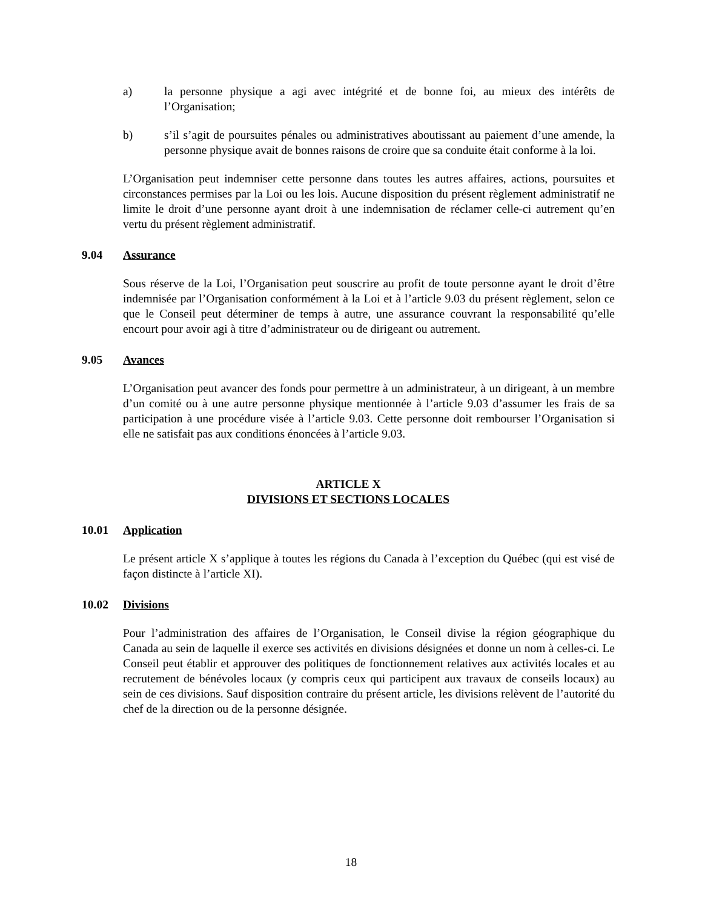a) la personne physique a agi avec intégrité et de bonne foi, au mieux des intérêts de l’Organisation;
b) s’il s’agit de poursuites pénales ou administratives aboutissant au paiement d’une amende, la personne physique avait de bonnes raisons de croire que sa conduite était conforme à la loi.
L’Organisation peut indemniser cette personne dans toutes les autres affaires, actions, poursuites et circonstances permises par la Loi ou les lois. Aucune disposition du présent règlement administratif ne limite le droit d’une personne ayant droit à une indemnisation de réclamer celle-ci autrement qu’en vertu du présent règlement administratif.
9.04 Assurance
Sous réserve de la Loi, l’Organisation peut souscrire au profit de toute personne ayant le droit d’être indemnisée par l’Organisation conformément à la Loi et à l’article 9.03 du présent règlement, selon ce que le Conseil peut déterminer de temps à autre, une assurance couvrant la responsabilité qu’elle encourt pour avoir agi à titre d’administrateur ou de dirigeant ou autrement.
9.05 Avances
L’Organisation peut avancer des fonds pour permettre à un administrateur, à un dirigeant, à un membre d’un comité ou à une autre personne physique mentionnée à l’article 9.03 d’assumer les frais de sa participation à une procédure visée à l’article 9.03. Cette personne doit rembourser l’Organisation si elle ne satisfait pas aux conditions énoncées à l’article 9.03.
ARTICLE X
DIVISIONS ET SECTIONS LOCALES
10.01 Application
Le présent article X s’applique à toutes les régions du Canada à l’exception du Québec (qui est visé de façon distincte à l’article XI).
10.02 Divisions
Pour l’administration des affaires de l’Organisation, le Conseil divise la région géographique du Canada au sein de laquelle il exerce ses activités en divisions désignées et donne un nom à celles-ci. Le Conseil peut établir et approuver des politiques de fonctionnement relatives aux activités locales et au recrutement de bénévoles locaux (y compris ceux qui participent aux travaux de conseils locaux) au sein de ces divisions. Sauf disposition contraire du présent article, les divisions relèvent de l’autorité du chef de la direction ou de la personne désignée.
18